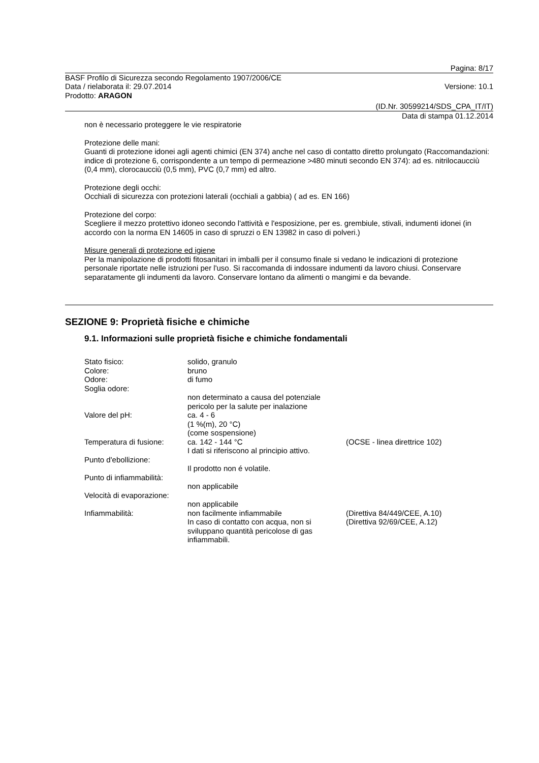Pagina: 8/17
BASF Profilo di Sicurezza secondo Regolamento 1907/2006/CE
Data / rielaborata il: 29.07.2014 Versione: 10.1
Prodotto: ARAGON
(ID.Nr. 30599214/SDS_CPA_IT/IT)
Data di stampa 01.12.2014
non è necessario proteggere le vie respiratorie
Protezione delle mani:
Guanti di protezione idonei agli agenti chimici (EN 374) anche nel caso di contatto diretto prolungato (Raccomandazioni: indice di protezione 6, corrispondente a un tempo di permeazione >480 minuti secondo EN 374): ad es. nitrilocaucciù (0,4 mm), clorocaucciù (0,5 mm), PVC (0,7 mm) ed altro.
Protezione degli occhi:
Occhiali di sicurezza con protezioni laterali (occhiali a gabbia) ( ad es. EN 166)
Protezione del corpo:
Scegliere il mezzo protettivo idoneo secondo l'attività e l'esposizione, per es. grembiule, stivali, indumenti idonei (in accordo con la norma EN 14605 in caso di spruzzi o EN 13982 in caso di polveri.)
Misure generali di protezione ed igiene
Per la manipolazione di prodotti fitosanitari in imballi per il consumo finale si vedano le indicazioni di protezione personale riportate nelle istruzioni per l'uso. Si raccomanda di indossare indumenti da lavoro chiusi. Conservare separatamente gli indumenti da lavoro. Conservare lontano da alimenti o mangimi e da bevande.
SEZIONE 9: Proprietà fisiche e chimiche
9.1. Informazioni sulle proprietà fisiche e chimiche fondamentali
| Stato fisico: | solido, granulo | |
| Colore: | bruno | |
| Odore: | di fumo | |
| Soglia odore: | | |
| | non determinato a causa del potenziale pericolo per la salute per inalazione | |
| Valore del pH: | ca. 4 - 6 (1 %(m), 20 °C) (come sospensione) | |
| Temperatura di fusione: | ca. 142 - 144 °C I dati si riferiscono al principio attivo. | (OCSE - linea direttrice 102) |
| Punto d'ebollizione: | | |
| | Il prodotto non é volatile. | |
| Punto di infiammabilità: | | |
| | non applicabile | |
| Velocità di evaporazione: | | |
| | non applicabile | |
| Infiammabilità: | non facilmente infiammabile | (Direttiva 84/449/CEE, A.10) |
| | In caso di contatto con acqua, non si sviluppano quantità pericolose di gas infiammabili. | (Direttiva 92/69/CEE, A.12) |